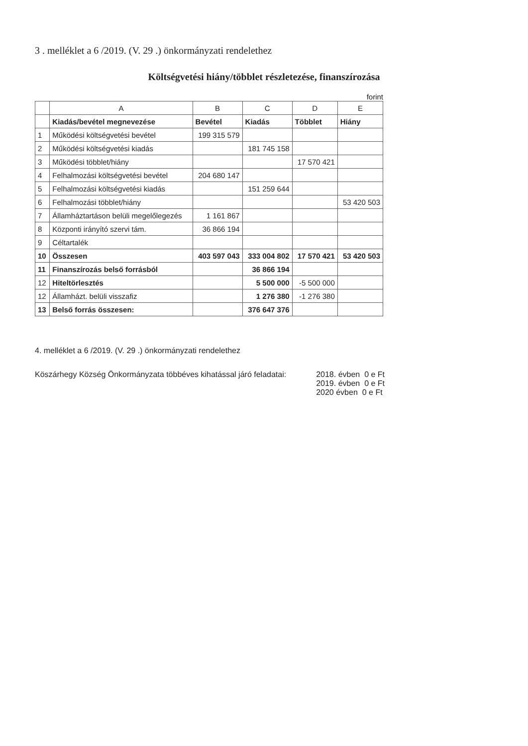3 . melléklet a 6 /2019. (V. 29 .) önkormányzati rendelethez
Költségvetési hiány/többlet részletezése, finanszírozása
forint
| | A | B | C | D | E |
| --- | --- | --- | --- | --- | --- |
| | Kiadás/bevétel megnevezése | Bevétel | Kiadás | Többlet | Hiány |
| 1 | Működési költségvetési bevétel | 199 315 579 | | | |
| 2 | Működési költségvetési kiadás | | 181 745 158 | | |
| 3 | Működési többlet/hiány | | | 17 570 421 | |
| 4 | Felhalmozási költségvetési bevétel | 204 680 147 | | | |
| 5 | Felhalmozási költségvetési kiadás | | 151 259 644 | | |
| 6 | Felhalmozási többlet/hiány | | | | 53 420 503 |
| 7 | Államháztartáson belüli megelőlegezés | 1 161 867 | | | |
| 8 | Központi irányító szervi tám. | 36 866 194 | | | |
| 9 | Céltartalék | | | | |
| 10 | Összesen | 403 597 043 | 333 004 802 | 17 570 421 | 53 420 503 |
| 11 | Finanszírozás belső forrásból | | 36 866 194 | | |
| 12 | Hiteltörlesztés | | 5 500 000 | -5 500 000 | |
| 12 | Államházt. belüli visszafiz | | 1 276 380 | -1 276 380 | |
| 13 | Belső forrás összesen: | | 376 647 376 | | |
4. melléklet a 6 /2019. (V. 29 .) önkormányzati rendelethez
Köszárhegy Község Önkormányzata többéves kihatással járó feladatai:
2018. évben 0 e Ft
2019. évben 0 e Ft
2020 évben 0 e Ft